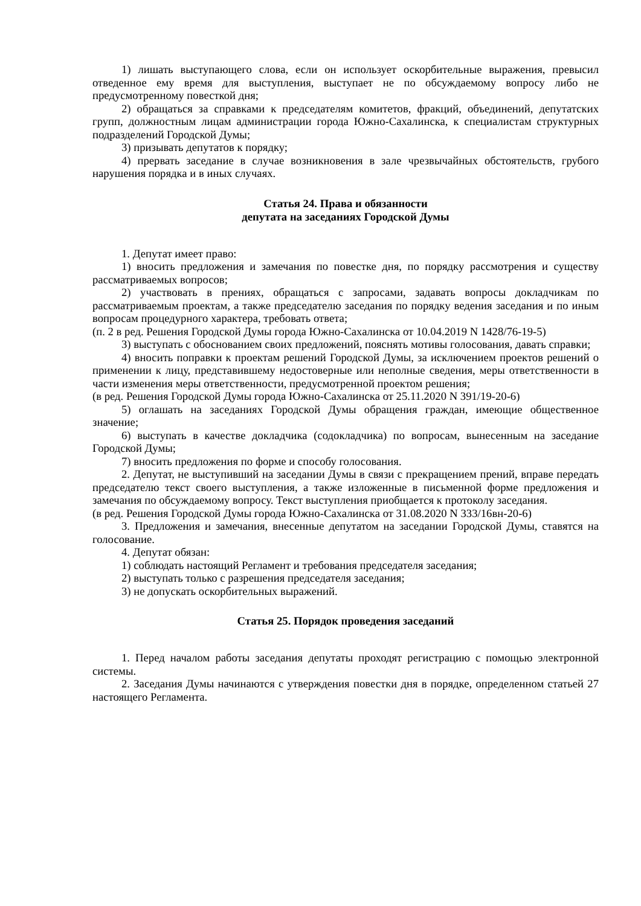1) лишать выступающего слова, если он использует оскорбительные выражения, превысил отведенное ему время для выступления, выступает не по обсуждаемому вопросу либо не предусмотренному повесткой дня;
2) обращаться за справками к председателям комитетов, фракций, объединений, депутатских групп, должностным лицам администрации города Южно-Сахалинска, к специалистам структурных подразделений Городской Думы;
3) призывать депутатов к порядку;
4) прервать заседание в случае возникновения в зале чрезвычайных обстоятельств, грубого нарушения порядка и в иных случаях.
Статья 24. Права и обязанности
депутата на заседаниях Городской Думы
1. Депутат имеет право:
1) вносить предложения и замечания по повестке дня, по порядку рассмотрения и существу рассматриваемых вопросов;
2) участвовать в прениях, обращаться с запросами, задавать вопросы докладчикам по рассматриваемым проектам, а также председателю заседания по порядку ведения заседания и по иным вопросам процедурного характера, требовать ответа;
(п. 2 в ред. Решения Городской Думы города Южно-Сахалинска от 10.04.2019 N 1428/76-19-5)
3) выступать с обоснованием своих предложений, пояснять мотивы голосования, давать справки;
4) вносить поправки к проектам решений Городской Думы, за исключением проектов решений о применении к лицу, представившему недостоверные или неполные сведения, меры ответственности в части изменения меры ответственности, предусмотренной проектом решения;
(в ред. Решения Городской Думы города Южно-Сахалинска от 25.11.2020 N 391/19-20-6)
5) оглашать на заседаниях Городской Думы обращения граждан, имеющие общественное значение;
6) выступать в качестве докладчика (содокладчика) по вопросам, вынесенным на заседание Городской Думы;
7) вносить предложения по форме и способу голосования.
2. Депутат, не выступивший на заседании Думы в связи с прекращением прений, вправе передать председателю текст своего выступления, а также изложенные в письменной форме предложения и замечания по обсуждаемому вопросу. Текст выступления приобщается к протоколу заседания.
(в ред. Решения Городской Думы города Южно-Сахалинска от 31.08.2020 N 333/16вн-20-6)
3. Предложения и замечания, внесенные депутатом на заседании Городской Думы, ставятся на голосование.
4. Депутат обязан:
1) соблюдать настоящий Регламент и требования председателя заседания;
2) выступать только с разрешения председателя заседания;
3) не допускать оскорбительных выражений.
Статья 25. Порядок проведения заседаний
1. Перед началом работы заседания депутаты проходят регистрацию с помощью электронной системы.
2. Заседания Думы начинаются с утверждения повестки дня в порядке, определенном статьей 27 настоящего Регламента.